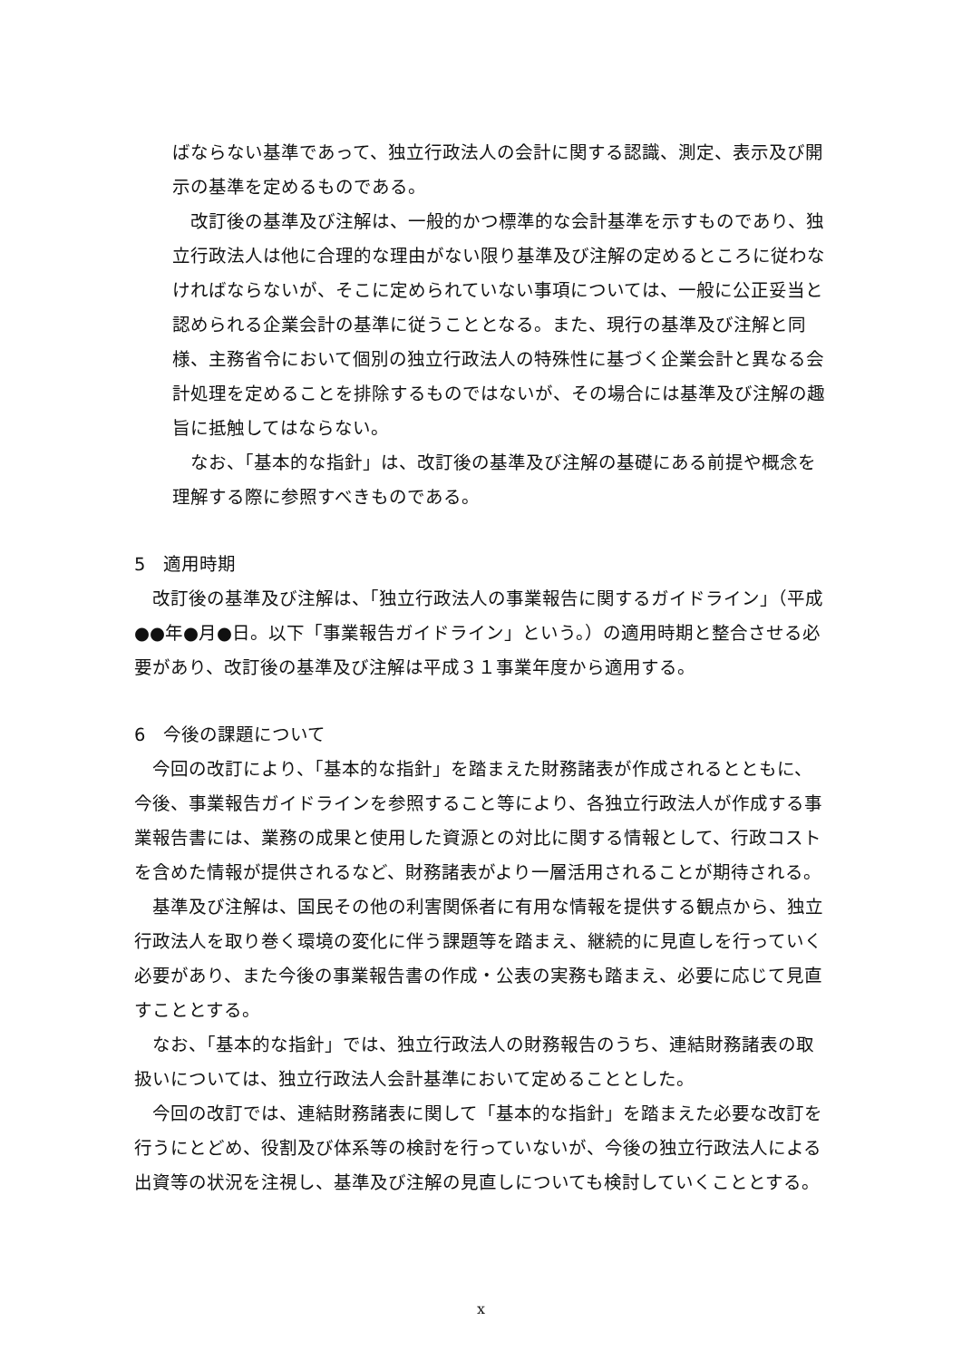ばならない基準であって、独立行政法人の会計に関する認識、測定、表示及び開示の基準を定めるものである。
改訂後の基準及び注解は、一般的かつ標準的な会計基準を示すものであり、独立行政法人は他に合理的な理由がない限り基準及び注解の定めるところに従わなければならないが、そこに定められていない事項については、一般に公正妥当と認められる企業会計の基準に従うこととなる。また、現行の基準及び注解と同様、主務省令において個別の独立行政法人の特殊性に基づく企業会計と異なる会計処理を定めることを排除するものではないが、その場合には基準及び注解の趣旨に抵触してはならない。
なお、「基本的な指針」は、改訂後の基準及び注解の基礎にある前提や概念を理解する際に参照すべきものである。
5　適用時期
改訂後の基準及び注解は、「独立行政法人の事業報告に関するガイドライン」（平成●●年●月●日。以下「事業報告ガイドライン」という。）の適用時期と整合させる必要があり、改訂後の基準及び注解は平成３１事業年度から適用する。
6　今後の課題について
今回の改訂により、「基本的な指針」を踏まえた財務諸表が作成されるとともに、今後、事業報告ガイドラインを参照すること等により、各独立行政法人が作成する事業報告書には、業務の成果と使用した資源との対比に関する情報として、行政コストを含めた情報が提供されるなど、財務諸表がより一層活用されることが期待される。
基準及び注解は、国民その他の利害関係者に有用な情報を提供する観点から、独立行政法人を取り巻く環境の変化に伴う課題等を踏まえ、継続的に見直しを行っていく必要があり、また今後の事業報告書の作成・公表の実務も踏まえ、必要に応じて見直すこととする。
なお、「基本的な指針」では、独立行政法人の財務報告のうち、連結財務諸表の取扱いについては、独立行政法人会計基準において定めることとした。
今回の改訂では、連結財務諸表に関して「基本的な指針」を踏まえた必要な改訂を行うにとどめ、役割及び体系等の検討を行っていないが、今後の独立行政法人による出資等の状況を注視し、基準及び注解の見直しについても検討していくこととする。
x